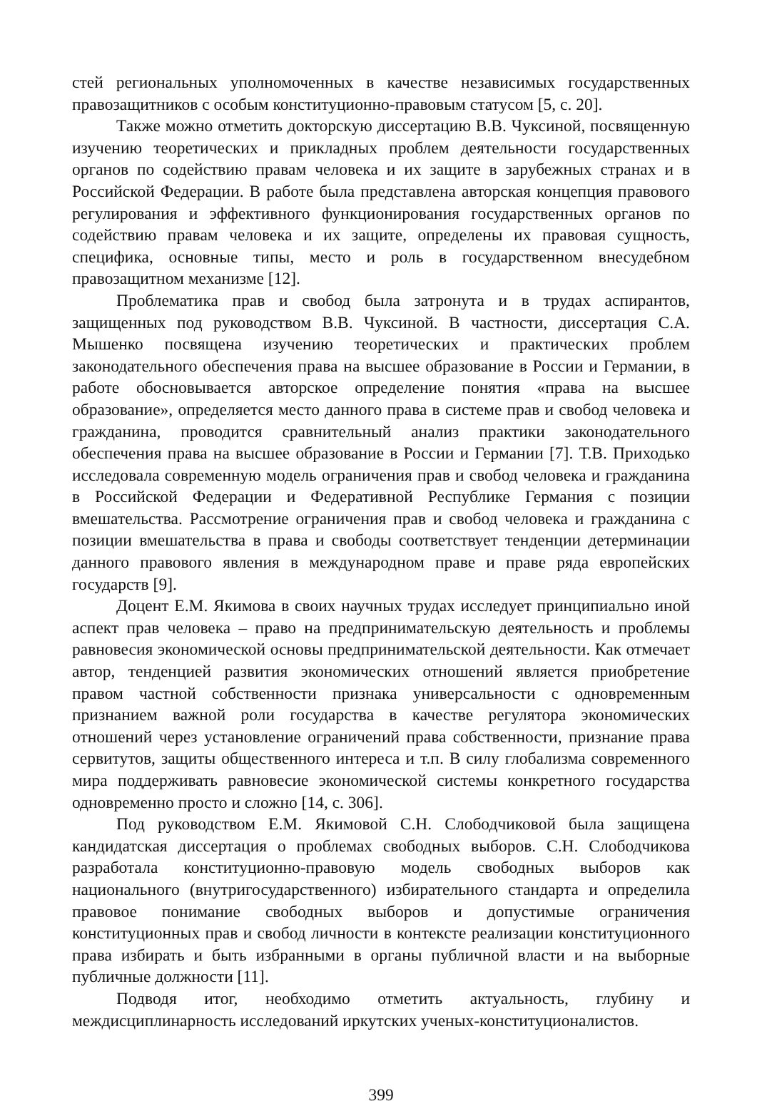стей региональных уполномоченных в качестве независимых государственных правозащитников с особым конституционно-правовым статусом [5, с. 20].
Также можно отметить докторскую диссертацию В.В. Чуксиной, посвященную изучению теоретических и прикладных проблем деятельности государственных органов по содействию правам человека и их защите в зарубежных странах и в Российской Федерации. В работе была представлена авторская концепция правового регулирования и эффективного функционирования государственных органов по содействию правам человека и их защите, определены их правовая сущность, специфика, основные типы, место и роль в государственном внесудебном правозащитном механизме [12].
Проблематика прав и свобод была затронута и в трудах аспирантов, защищенных под руководством В.В. Чуксиной. В частности, диссертация С.А. Мышенко посвящена изучению теоретических и практических проблем законодательного обеспечения права на высшее образование в России и Германии, в работе обосновывается авторское определение понятия «права на высшее образование», определяется место данного права в системе прав и свобод человека и гражданина, проводится сравнительный анализ практики законодательного обеспечения права на высшее образование в России и Германии [7]. Т.В. Приходько исследовала современную модель ограничения прав и свобод человека и гражданина в Российской Федерации и Федеративной Республике Германия с позиции вмешательства. Рассмотрение ограничения прав и свобод человека и гражданина с позиции вмешательства в права и свободы соответствует тенденции детерминации данного правового явления в международном праве и праве ряда европейских государств [9].
Доцент Е.М. Якимова в своих научных трудах исследует принципиально иной аспект прав человека – право на предпринимательскую деятельность и проблемы равновесия экономической основы предпринимательской деятельности. Как отмечает автор, тенденцией развития экономических отношений является приобретение правом частной собственности признака универсальности с одновременным признанием важной роли государства в качестве регулятора экономических отношений через установление ограничений права собственности, признание права сервитутов, защиты общественного интереса и т.п. В силу глобализма современного мира поддерживать равновесие экономической системы конкретного государства одновременно просто и сложно [14, с. 306].
Под руководством Е.М. Якимовой С.Н. Слободчиковой была защищена кандидатская диссертация о проблемах свободных выборов. С.Н. Слободчикова разработала конституционно-правовую модель свободных выборов как национального (внутригосударственного) избирательного стандарта и определила правовое понимание свободных выборов и допустимые ограничения конституционных прав и свобод личности в контексте реализации конституционного права избирать и быть избранными в органы публичной власти и на выборные публичные должности [11].
Подводя итог, необходимо отметить актуальность, глубину и междисциплинарность исследований иркутских ученых-конституционалистов.
399